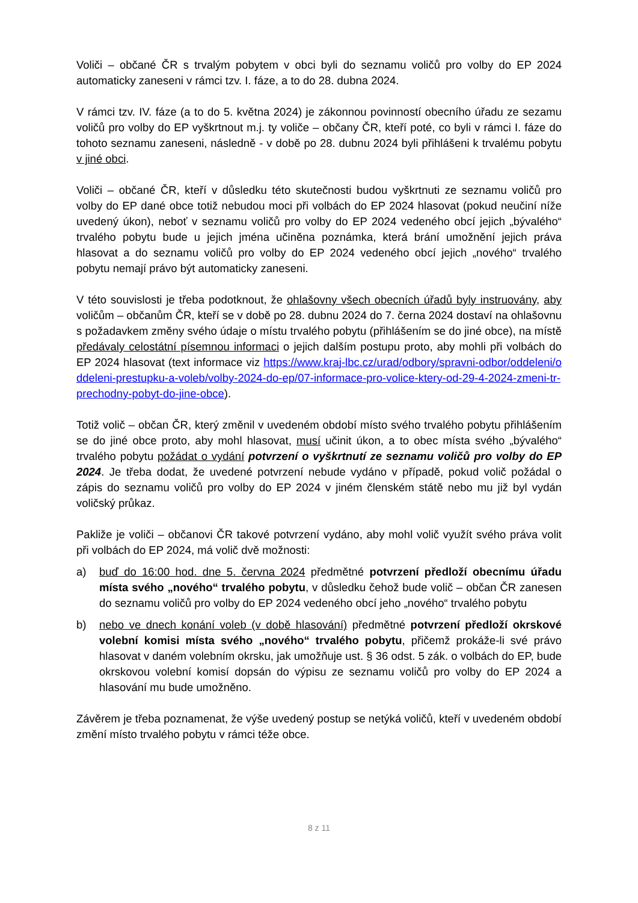Voliči – občané ČR s trvalým pobytem v obci byli do seznamu voličů pro volby do EP 2024 automaticky zaneseni v rámci tzv. I. fáze, a to do 28. dubna 2024.
V rámci tzv. IV. fáze (a to do 5. května 2024) je zákonnou povinností obecního úřadu ze sezamu voličů pro volby do EP vyškrtnout m.j. ty voliče – občany ČR, kteří poté, co byli v rámci I. fáze do tohoto seznamu zaneseni, následně - v době po 28. dubnu 2024 byli přihlášeni k trvalému pobytu v jiné obci.
Voliči – občané ČR, kteří v důsledku této skutečnosti budou vyškrtnuti ze seznamu voličů pro volby do EP dané obce totiž nebudou moci při volbách do EP 2024 hlasovat (pokud neučiní níže uvedený úkon), neboť v seznamu voličů pro volby do EP 2024 vedeného obcí jejich „bývalého“ trvalého pobytu bude u jejich jména učiněna poznámka, která brání umožnění jejich práva hlasovat a do seznamu voličů pro volby do EP 2024 vedeného obcí jejich „nového“ trvalého pobytu nemají právo být automaticky zaneseni.
V této souvislosti je třeba podotknout, že ohlašovny všech obecních úřadů byly instruovány, aby voličům – občanům ČR, kteří se v době po 28. dubnu 2024 do 7. černa 2024 dostaví na ohlašovnu s požadavkem změny svého údaje o místu trvalého pobytu (přihlášením se do jiné obce), na místě předávaly celostátní písemnou informaci o jejich dalším postupu proto, aby mohli při volbách do EP 2024 hlasovat (text informace viz https://www.kraj-lbc.cz/urad/odbory/spravni-odbor/oddeleni/oddeleni-prestupku-a-voleb/volby-2024-do-ep/07-informace-pro-volice-ktery-od-29-4-2024-zmeni-tr-prechodny-pobyt-do-jine-obce).
Totiž volič – občan ČR, který změnil v uvedeném období místo svého trvalého pobytu přihlášením se do jiné obce proto, aby mohl hlasovat, musí učinit úkon, a to obec místa svého „bývalého“ trvalého pobytu požádat o vydání potvrzení o vyškrtnutí ze seznamu voličů pro volby do EP 2024. Je třeba dodat, že uvedené potvrzení nebude vydáno v případě, pokud volič požádal o zápis do seznamu voličů pro volby do EP 2024 v jiném členském státě nebo mu již byl vydán voličský průkaz.
Pakliže je voliči – občanovi ČR takové potvrzení vydáno, aby mohl volič využít svého práva volit při volbách do EP 2024, má volič dvě možnosti:
a) buď do 16:00 hod. dne 5. června 2024 předmětné potvrzení předloží obecnímu úřadu místa svého „nového“ trvalého pobytu, v důsledku čehož bude volič – občan ČR zanesen do seznamu voličů pro volby do EP 2024 vedeného obcí jeho „nového“ trvalého pobytu
b) nebo ve dnech konání voleb (v době hlasování) předmětné potvrzení předloží okrskové volební komisi místa svého „nového“ trvalého pobytu, přičemž prokáže-li své právo hlasovat v daném volebním okrsku, jak umožňuje ust. § 36 odst. 5 zák. o volbách do EP, bude okrskovou volební komisí dopsán do výpisu ze seznamu voličů pro volby do EP 2024 a hlasování mu bude umožněno.
Závěrem je třeba poznamenat, že výše uvedený postup se netýká voličů, kteří v uvedeném období změní místo trvalého pobytu v rámci téže obce.
8 z 11